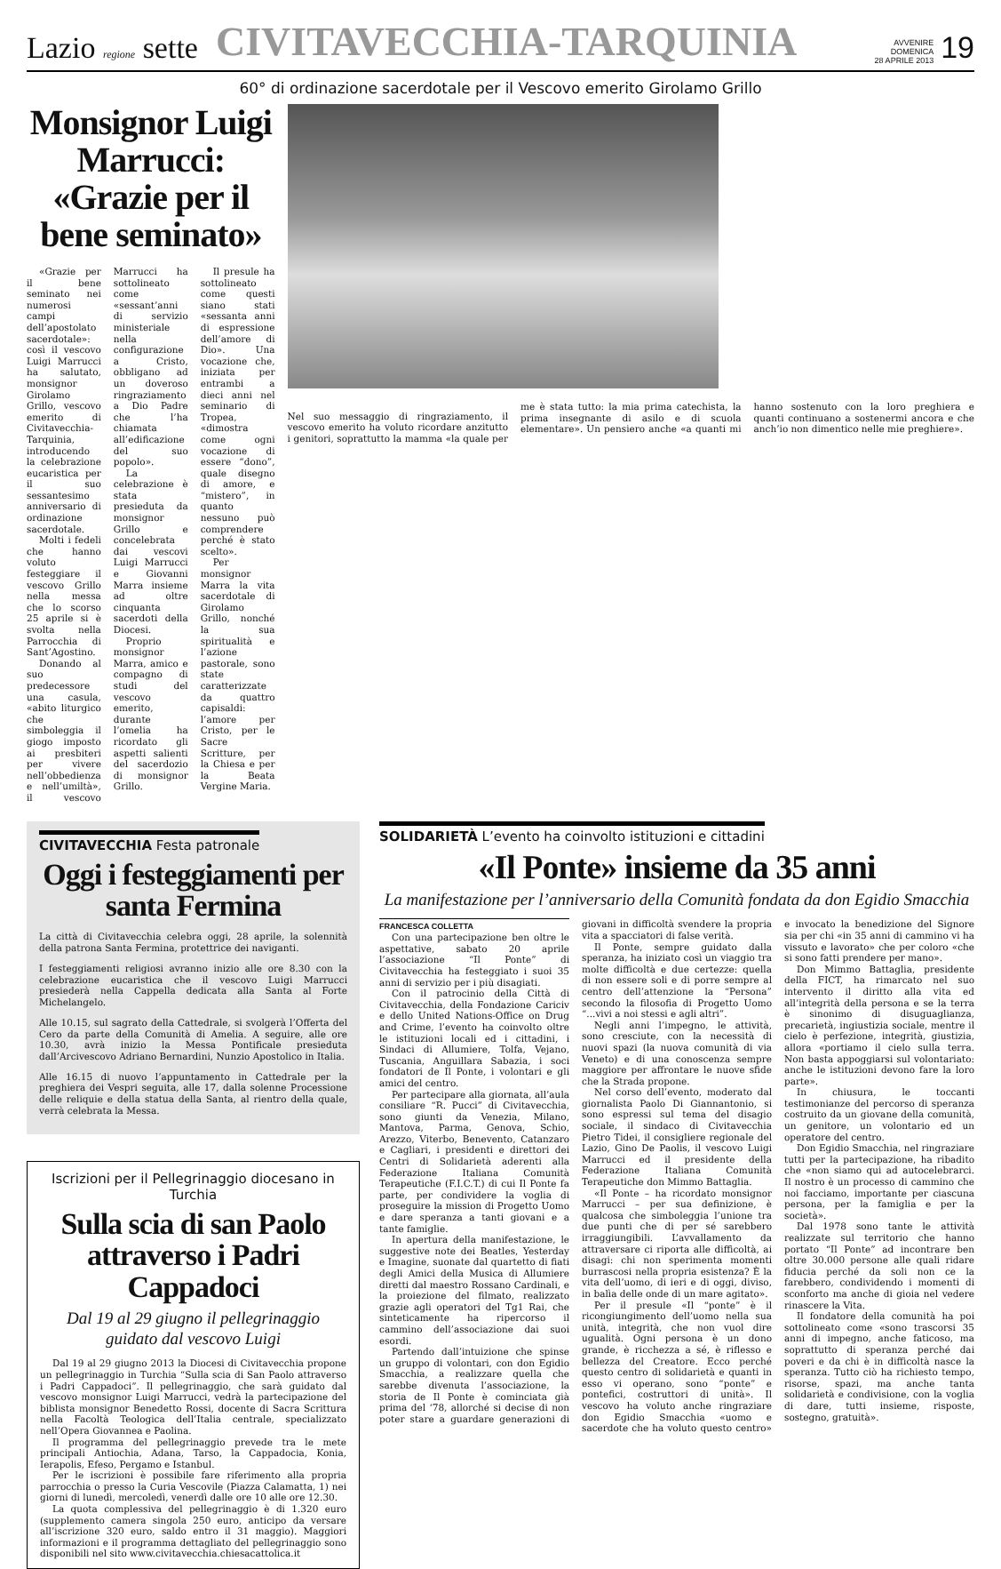Lazio regione sette CIVITAVECCHIA-TARQUINIA AVVENIRE
DOMENICA
28 APRILE 2013 19
60° di ordinazione sacerdotale per il Vescovo emerito Girolamo Grillo
Monsignor Luigi Marrucci:
«Grazie per il bene seminato»
«Grazie per il bene seminato nei numerosi campi dell’apostolato sacerdotale»: così il vescovo Luigi Marrucci ha salutato, monsignor Girolamo Grillo, vescovo emerito di Civitavecchia-Tarquinia, introducendo la celebrazione eucaristica per il suo sessantesimo anniversario di ordinazione sacerdotale.
Molti i fedeli che hanno voluto festeggiare il vescovo Grillo nella messa che lo scorso 25 aprile si è svolta nella Parrocchia di Sant’Agostino.
Donando al suo predecessore una casula, «abito liturgico che simboleggia il giogo imposto ai presbiteri per vivere nell’obbedienza e nell’umiltà», il vescovo Marrucci ha sottolineato come «sessant’anni di servizio ministeriale nella configurazione a Cristo, obbligano ad un doveroso ringraziamento a Dio Padre che l’ha chiamata all’edificazione del suo popolo».
La celebrazione è stata presieduta da monsignor Grillo e concelebrata dai vescovi Luigi Marrucci e Giovanni Marra insieme ad oltre cinquanta sacerdoti della Diocesi.
Proprio monsignor Marra, amico e compagno di studi del vescovo emerito, durante l’omelia ha ricordato gli aspetti salienti del sacerdozio di monsignor Grillo.
Il presule ha sottolineato come questi siano stati «sessanta anni di espressione dell’amore di Dio». Una vocazione che, iniziata per entrambi a dieci anni nel seminario di Tropea, «dimostra come ogni vocazione di essere “dono”, quale disegno di amore, e “mistero”, in quanto nessuno può comprendere perché è stato scelto».
Per monsignor Marra la vita sacerdotale di Girolamo Grillo, nonché la sua spiritualità e l’azione pastorale, sono state caratterizzate da quattro capisaldi: l’amore per Cristo, per le Sacre Scritture, per la Chiesa e per la Beata Vergine Maria.
Nel suo messaggio di ringraziamento, il vescovo emerito ha voluto ricordare anzitutto i genitori, soprattutto la mamma «la quale per me è stata tutto: la mia prima catechista, la prima insegnante di asilo e di scuola elementare». Un pensiero anche «a quanti mi hanno sostenuto con la loro preghiera e quanti continuano a sostenermi ancora e che anch’io non dimentico nelle mie preghiere».
CIVITAVECCHIA Festa patronale
Oggi i festeggiamenti per santa Fermina
La città di Civitavecchia celebra oggi, 28 aprile, la solennità della patrona Santa Fermina, protettrice dei naviganti.
I festeggiamenti religiosi avranno inizio alle ore 8.30 con la celebrazione eucaristica che il vescovo Luigi Marrucci presiederà nella Cappella dedicata alla Santa al Forte Michelangelo.
Alle 10.15, sul sagrato della Cattedrale, si svolgerà l’Offerta del Cero da parte della Comunità di Amelia. A seguire, alle ore 10.30, avrà inizio la Messa Pontificale presieduta dall’Arcivescovo Adriano Bernardini, Nunzio Apostolico in Italia.
Alle 16.15 di nuovo l’appuntamento in Cattedrale per la preghiera dei Vespri seguita, alle 17, dalla solenne Processione delle reliquie e della statua della Santa, al rientro della quale, verrà celebrata la Messa.
Iscrizioni per il Pellegrinaggio diocesano in Turchia
Sulla scia di san Paolo attraverso i Padri Cappadoci
Dal 19 al 29 giugno il pellegrinaggio guidato dal vescovo Luigi
Dal 19 al 29 giugno 2013 la Diocesi di Civitavecchia propone un pellegrinaggio in Turchia “Sulla scia di San Paolo attraverso i Padri Cappadoci”. Il pellegrinaggio, che sarà guidato dal vescovo monsignor Luigi Marrucci, vedrà la partecipazione del biblista monsignor Benedetto Rossi, docente di Sacra Scrittura nella Facoltà Teologica dell’Italia centrale, specializzato nell’Opera Giovannea e Paolina.
Il programma del pellegrinaggio prevede tra le mete principali Antiochia, Adana, Tarso, la Cappadocia, Konia, Ierapolis, Efeso, Pergamo e Istanbul.
Per le iscrizioni è possibile fare riferimento alla propria parrocchia o presso la Curia Vescovile (Piazza Calamatta, 1) nei giorni di lunedì, mercoledì, venerdì dalle ore 10 alle ore 12.30.
La quota complessiva del pellegrinaggio è di 1.320 euro (supplemento camera singola 250 euro, anticipo da versare all’iscrizione 320 euro, saldo entro il 31 maggio). Maggiori informazioni e il programma dettagliato del pellegrinaggio sono disponibili nel sito www.civitavecchia.chiesacattolica.it
SOLIDARIETÀ L’evento ha coinvolto istituzioni e cittadini
«Il Ponte» insieme da 35 anni
La manifestazione per l’anniversario della Comunità fondata da don Egidio Smacchia
FRANCESCA COLLETTA
Con una partecipazione ben oltre le aspettative, sabato 20 aprile l’associazione “Il Ponte” di Civitavecchia ha festeggiato i suoi 35 anni di servizio per i più disagiati.
Con il patrocinio della Città di Civitavecchia, della Fondazione Cariciv e dello United Nations-Office on Drug and Crime, l’evento ha coinvolto oltre le istituzioni locali ed i cittadini, i Sindaci di Allumiere, Tolfa, Vejano, Tuscania, Anguillara Sabazia, i soci fondatori de Il Ponte, i volontari e gli amici del centro.
Per partecipare alla giornata, all’aula consiliare “R. Pucci” di Civitavecchia, sono giunti da Venezia, Milano, Mantova, Parma, Genova, Schio, Arezzo, Viterbo, Benevento, Catanzaro e Cagliari, i presidenti e direttori dei Centri di Solidarietà aderenti alla Federazione Italiana Comunità Terapeutiche (F.I.C.T.) di cui Il Ponte fa parte, per condividere la voglia di proseguire la mission di Progetto Uomo e dare speranza a tanti giovani e a tante famiglie.
In apertura della manifestazione, le suggestive note dei Beatles, Yesterday e Imagine, suonate dal quartetto di fiati degli Amici della Musica di Allumiere diretti dal maestro Rossano Cardinali, e la proiezione del filmato, realizzato grazie agli operatori del Tg1 Rai, che sinteticamente ha ripercorso il cammino dell’associazione dai suoi esordi.
Partendo dall’intuizione che spinse un gruppo di volontari, con don Egidio Smacchia, a realizzare quella che sarebbe divenuta l’associazione, la storia de Il Ponte è cominciata già prima del ‘78, allorché si decise di non poter stare a guardare generazioni di giovani in difficoltà svendere la propria vita a spacciatori di false verità.
Il Ponte, sempre guidato dalla speranza, ha iniziato così un viaggio tra molte difficoltà e due certezze: quella di non essere soli e di porre sempre al centro dell’attenzione la “Persona” secondo la filosofia di Progetto Uomo “...vivi a noi stessi e agli altri”.
Negli anni l’impegno, le attività, sono cresciute, con la necessità di nuovi spazi (la nuova comunità di via Veneto) e di una conoscenza sempre maggiore per affrontare le nuove sfide che la Strada propone.
Nel corso dell’evento, moderato dal giornalista Paolo Di Giannantonio, si sono espressi sul tema del disagio sociale, il sindaco di Civitavecchia Pietro Tidei, il consigliere regionale del Lazio, Gino De Paolis, il vescovo Luigi Marrucci ed il presidente della Federazione Italiana Comunità Terapeutiche don Mimmo Battaglia.
«Il Ponte – ha ricordato monsignor Marrucci – per sua definizione, è qualcosa che simboleggia l’unione tra due punti che di per sé sarebbero irraggiungibili. L’avvallamento da attraversare ci riporta alle difficoltà, ai disagi: chi non sperimenta momenti burrascosi nella propria esistenza? È la vita dell’uomo, di ieri e di oggi, diviso, in balìa delle onde di un mare agitato».
Per il presule «Il “ponte” è il ricongiungimento dell’uomo nella sua unità, integrità, che non vuol dire ugualità. Ogni persona è un dono grande, è ricchezza a sé, è riflesso e bellezza del Creatore. Ecco perché questo centro di solidarietà e quanti in esso vi operano, sono “ponte” e pontefici, costruttori di unità». Il vescovo ha voluto anche ringraziare don Egidio Smacchia «uomo e sacerdote che ha voluto questo centro» e invocato la benedizione del Signore sia per chi «in 35 anni di cammino vi ha vissuto e lavorato» che per coloro «che si sono fatti prendere per mano».
Don Mimmo Battaglia, presidente della FICT, ha rimarcato nel suo intervento il diritto alla vita ed all’integrità della persona e se la terra è sinonimo di disuguaglianza, precarietà, ingiustizia sociale, mentre il cielo è perfezione, integrità, giustizia, allora «portiamo il cielo sulla terra. Non basta appoggiarsi sul volontariato: anche le istituzioni devono fare la loro parte».
In chiusura, le toccanti testimonianze del percorso di speranza costruito da un giovane della comunità, un genitore, un volontario ed un operatore del centro.
Don Egidio Smacchia, nel ringraziare tutti per la partecipazione, ha ribadito che «non siamo qui ad autocelebrarci. Il nostro è un processo di cammino che noi facciamo, importante per ciascuna persona, per la famiglia e per la società».
Dal 1978 sono tante le attività realizzate sul territorio che hanno portato “Il Ponte” ad incontrare ben oltre 30.000 persone alle quali ridare fiducia perché da soli non ce la farebbero, condividendo i momenti di sconforto ma anche di gioia nel vedere rinascere la Vita.
Il fondatore della comunità ha poi sottolineato come «sono trascorsi 35 anni di impegno, anche faticoso, ma soprattutto di speranza perché dai poveri e da chi è in difficoltà nasce la speranza. Tutto ciò ha richiesto tempo, risorse, spazi, ma anche tanta solidarietà e condivisione, con la voglia di dare, tutti insieme, risposte, sostegno, gratuità».